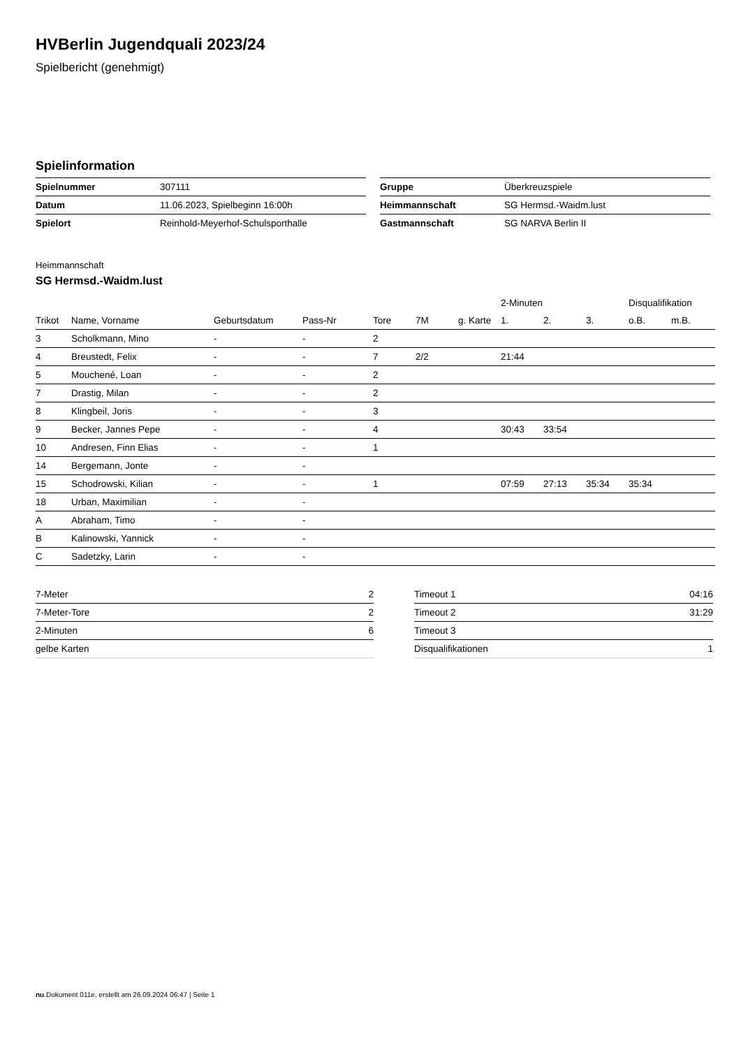HVBerlin Jugendquali 2023/24
Spielbericht (genehmigt)
Spielinformation
| Spielnummer | 307111 |
| Datum | 11.06.2023, Spielbeginn 16:00h |
| Spielort | Reinhold-Meyerhof-Schulsporthalle |
| Gruppe | Überkreuzspiele |
| Heimmannschaft | SG Hermsd.-Waidm.lust |
| Gastmannschaft | SG NARVA Berlin II |
Heimmannschaft
SG Hermsd.-Waidm.lust
| | | | | | | | 2-Minuten | | | Disqualifikation | |
| --- | --- | --- | --- | --- | --- | --- | --- | --- | --- | --- | --- |
| Trikot | Name, Vorname | Geburtsdatum | Pass-Nr | Tore | 7M | g. Karte | 1. | 2. | 3. | o.B. | m.B. |
| 3 | Scholkmann, Mino | - | - | 2 | | | | | | | |
| 4 | Breustedt, Felix | - | - | 7 | 2/2 | | 21:44 | | | | |
| 5 | Mouchené, Loan | - | - | 2 | | | | | | | |
| 7 | Drastig, Milan | - | - | 2 | | | | | | | |
| 8 | Klingbeil, Joris | - | - | 3 | | | | | | | |
| 9 | Becker, Jannes Pepe | - | - | 4 | | | 30:43 | 33:54 | | | |
| 10 | Andresen, Finn Elias | - | - | 1 | | | | | | | |
| 14 | Bergemann, Jonte | - | - | | | | | | | | |
| 15 | Schodrowski, Kilian | - | - | 1 | | | 07:59 | 27:13 | 35:34 | 35:34 | |
| 18 | Urban, Maximilian | - | - | | | | | | | | |
| A | Abraham, Timo | - | - | | | | | | | | |
| B | Kalinowski, Yannick | - | - | | | | | | | | |
| C | Sadetzky, Larin | - | - | | | | | | | | |
| 7-Meter | 2 |
| 7-Meter-Tore | 2 |
| 2-Minuten | 6 |
| gelbe Karten | |
| Timeout 1 | 04:16 |
| Timeout 2 | 31:29 |
| Timeout 3 | |
| Disqualifikationen | 1 |
nu.Dokument 011e, erstellt am 26.09.2024 06:47 | Seite 1